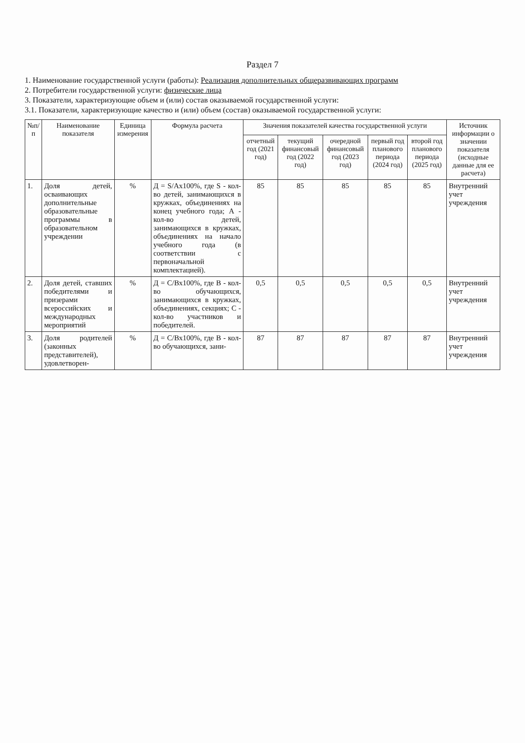Раздел 7
1. Наименование государственной услуги (работы): Реализация дополнительных общеразвивающих программ
2. Потребители государственной услуги: физические лица
3. Показатели, характеризующие объем и (или) состав оказываемой государственной услуги:
3.1. Показатели, характеризующие качество и (или) объем (состав) оказываемой государственной услуги:
| №п/п | Наименование показателя | Единица измерения | Формула расчета | Значения показателей качества государственной услуги | | | | | Источник информации о значении показателя (исходные данные для ее расчета) |
| --- | --- | --- | --- | --- | --- | --- | --- | --- | --- |
| | | | | отчетный год (2021 год) | текущий финансовый год (2022 год) | очередной финансовый год (2023 год) | первый год планового периода (2024 год) | второй год планового периода (2025 год) | |
| 1. | Доля детей, осваивающих дополнительные образовательные программы в образовательном учреждении | % | Д = S/Ах100%, где S - кол-во детей, занимающихся в кружках, объединениях на конец учебного года; А - кол-во детей, занимающихся в кружках, объединениях на начало учебного года (в соответствии с первоначальной комплектацией). | 85 | 85 | 85 | 85 | 85 | Внутренний учет учреждения |
| 2. | Доля детей, ставших победителями и призерами всероссийских и международных мероприятий | % | Д = С/Вх100%, где В - кол-во обучающихся, занимающихся в кружках, объединениях, секциях; С - кол-во участников и победителей. | 0,5 | 0,5 | 0,5 | 0,5 | 0,5 | Внутренний учет учреждения |
| 3. | Доля родителей (законных представителей), удовлетворен- | % | Д = С/Вх100%, где В - кол-во обучающихся, зани- | 87 | 87 | 87 | 87 | 87 | Внутренний учет учреждения |